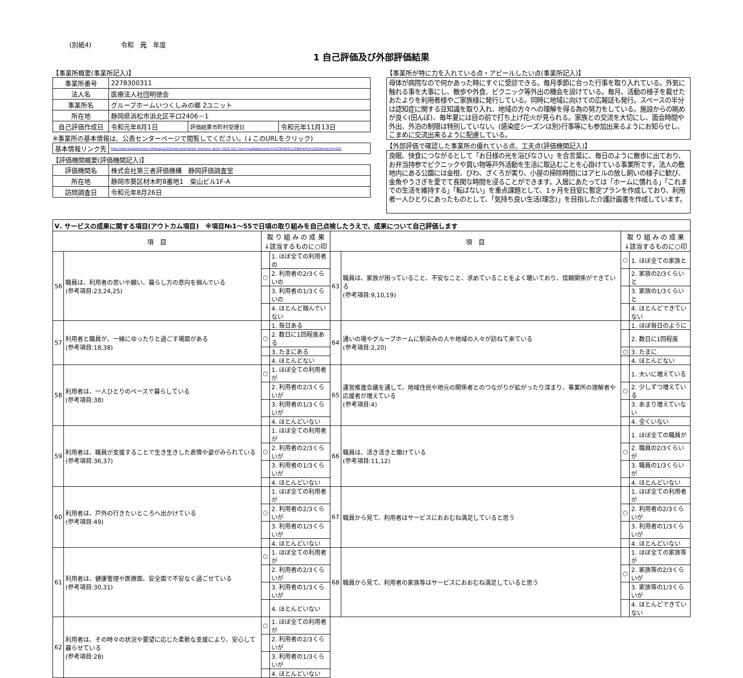(別紙4) 令和　元　年度
1 自己評価及び外部評価結果
【事業所概要(事業所記入)】
| 事業所番号 | 2278300311 | | |
| 法人名 | 医療法人社団明徳会 | | |
| 事業所名 | グループホームいつくしみの郷 2ユニット | | |
| 所在地 | 静岡県浜松市浜北区平口2406－1 | | |
| 自己評価作成日 | 令和元年8月1日 | 評価結果市町村受理日 | 令和元年11月13日 |
※事業所の基本情報は、公表センターページで閲覧してください。(↓このURLをクリック)
| 基本情報リンク先 | http://www.kaigokensaku.mhlw.go.jp/22/index.php?action_kouhyou_detail_2019_022_kani=true&JigyosyoCd=2278300311-00&PrefCd=22&VersionCd=022 |
【評価機関概要(評価機関記入)】
| 評価機関名 | 株式会社第三者評価機構 静岡評価調査室 |
| 所在地 | 静岡市葵区材木町8番地1 柴山ビル1F-A |
| 訪問調査日 | 令和元年8月26日 |
【事業所が特に力を入れている点・アピールしたい点(事業所記入)】
母体が病院なので何かあった時にすぐに受診できる。毎月季節に合った行事を取り入れている。外気に触れる事を大事にし、散歩や外食、ピクニック等外出の機会を設けている。毎月、活動の様子を載せたおたよりを利用者様やご家族様に発行している。同時に地域に向けての広報誌も発行。スペースの半分は認知症に関する豆知識を取り入れ、地域の方々への理解を得る為の努力をしている。施設からの眺めが良く(田んぼ)、毎年夏には目の前で打ち上げ花火が見られる。家族との交流を大切にし、面会時間や外出、外泊の制限は特別していない。(感染症シーズンは別)行事等にも参加出来るようにお知らせし、こまめに交流出来るように配慮している。
【外部評価で確認した事業所の優れている点、工夫点(評価機関記入)】
良眠、快食につながるとして「お日様の光を浴びなさい」を合言葉に、毎日のように散歩に出ており、お弁当持参でピクニックや買い物等戸外活動を生活に取込むことを心掛けている事業所です。法人の敷地内にある公園には金柑、びわ、ざくろが実り、小屋の掃除時間にはアヒルの放し飼いの様子に歓び、金魚やうさぎを愛でて長閑な時間を浸ることができます。入居にあたっては「ホームに慣れる」「これまでの生活を維持する」「転ばない」を重点課題として、1ヶ月を目安に暫定プランを作成しており、利用者一人ひとりにあったものとして、「気持ち良い生活(理念)」を目指した介護計画書を作成しています。
| Ⅴ. サービスの成果に関する項目(アウトカム項目) ※項目№1～55で日頃の取り組みを自己点検したうえで、成果について自己評価します | | | | | | | |
| 項 目 | | 取 り 組 み の 成 果 ↓該当するものに○印 | | 項 目 | | 取 り 組 み の 成 果 ↓該当するものに○印 | |
| 56 | 職員は、利用者の思いや願い、暮らし方の意向を掴んでいる (参考項目:23,24,25) | | 1. ほぼ全ての利用者の | 63 | 職員は、家族が困っていること、不安なこと、求めていることをよく聴いており、信頼関係ができている (参考項目:9,10,19) | ○ | 1. ほぼ全ての家族と |
| | | ○ | 2. 利用者の2/3くらいの | | | | 2. 家族の2/3くらいと |
| | | | 3. 利用者の1/3くらいの | | | | 3. 家族の1/3くらいと |
| | | | 4. ほとんど掴んでいない | | | | 4. ほとんどできていない |
| 57 | 利用者と職員が、一緒にゆったりと過ごす場面がある (参考項目:18,38) | | 1. 毎日ある | 64 | 通いの場やグループホームに馴染みの人や地域の人々が訪ねて来ている (参考項目:2,20) | | 1. ほぼ毎日のように |
| | | ○ | 2. 数日に1回程度ある | | | | 2. 数日に1回程度 |
| | | | 3. たまにある | | | ○ | 3. たまに |
| | | | 4. ほとんどない | | | | 4. ほとんどない |
| 58 | 利用者は、一人ひとりのペースで暮らしている (参考項目:38) | ○ | 1. ほぼ全ての利用者が | 65 | 運営推進会議を通して、地域住民や地元の関係者とのつながりが拡がったり深まり、事業所の理解者や応援者が増えている (参考項目:4) | | 1. 大いに増えている |
| | | | 2. 利用者の2/3くらいが | | | ○ | 2. 少しずつ増えている |
| | | | 3. 利用者の1/3くらいが | | | | 3. あまり増えていない |
| | | | 4. ほとんどいない | | | | 4. 全くいない |
| 59 | 利用者は、職員が支援することで生き生きした表情や姿がみられている (参考項目:36,37) | | 1. ほぼ全ての利用者が | 66 | 職員は、活き活きと働けている (参考項目:11,12) | | 1. ほぼ全ての職員が |
| | | ○ | 2. 利用者の2/3くらいが | | | ○ | 2. 職員の2/3くらいが |
| | | | 3. 利用者の1/3くらいが | | | | 3. 職員の1/3くらいが |
| | | | 4. ほとんどいない | | | | 4. ほとんどいない |
| 60 | 利用者は、戸外の行きたいところへ出かけている (参考項目:49) | | 1. ほぼ全ての利用者が | 67 | 職員から見て、利用者はサービスにおおむね満足していると思う | | 1. ほぼ全ての利用者が |
| | | ○ | 2. 利用者の2/3くらいが | | | ○ | 2. 利用者の2/3くらいが |
| | | | 3. 利用者の1/3くらいが | | | | 3. 利用者の1/3くらいが |
| | | | 4. ほとんどいない | | | | 4. ほとんどいない |
| 61 | 利用者は、健康管理や医療面、安全面で不安なく過ごせている (参考項目:30,31) | ○ | 1. ほぼ全ての利用者が | 68 | 職員から見て、利用者の家族等はサービスにおおむね満足していると思う | | 1. ほぼ全ての家族等が |
| | | | 2. 利用者の2/3くらいが | | | ○ | 2. 家族等の2/3くらいが |
| | | | 3. 利用者の1/3くらいが | | | | 3. 家族等の1/3くらいが |
| | | | 4. ほとんどいない | | | | 4. ほとんどできていない |
| 62 | 利用者は、その時々の状況や要望に応じた柔軟な支援により、安心して暮らせている (参考項目:28) | ○ | 1. ほぼ全ての利用者が | | | | |
| | | | 2. 利用者の2/3くらいが | | | | |
| | | | 3. 利用者の1/3くらいが | | | | |
| | | | 4. ほとんどいない | | | | |